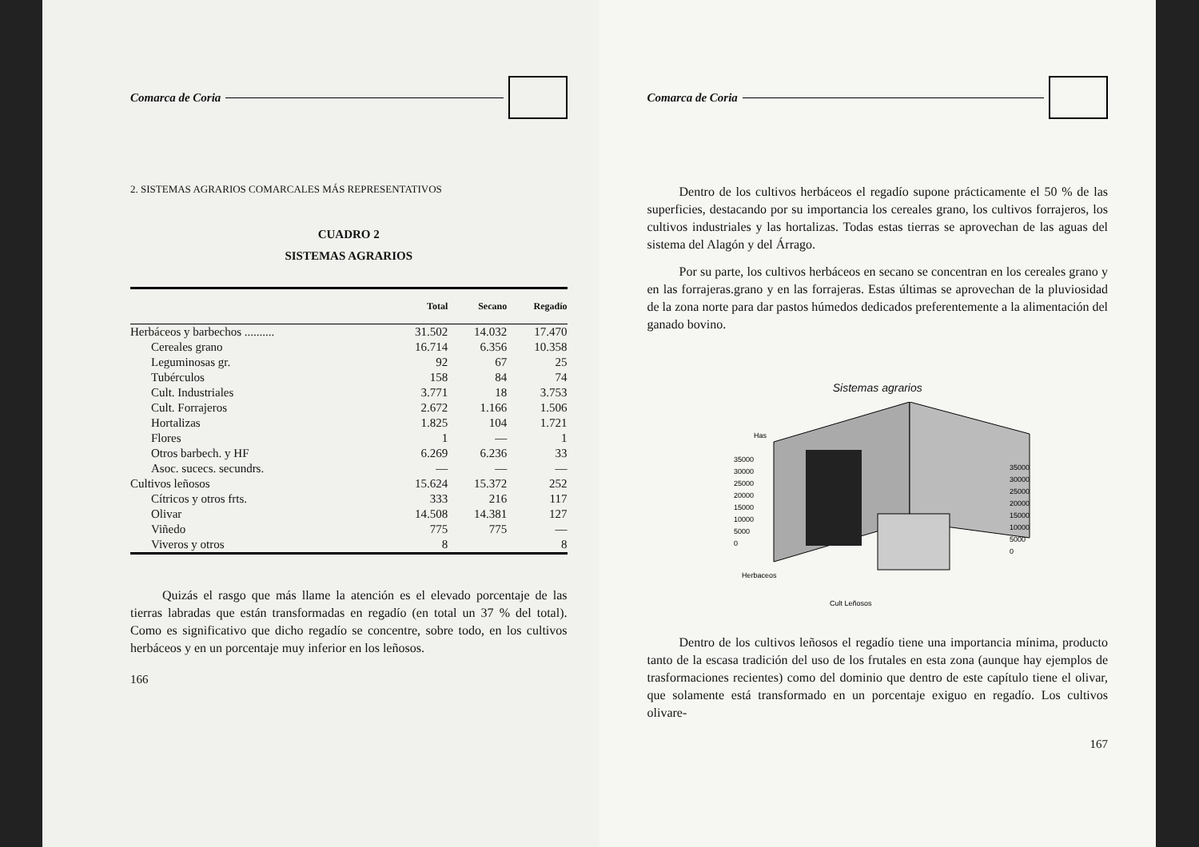Comarca de Coria
2. SISTEMAS AGRARIOS COMARCALES MÁS REPRESENTATIVOS
CUADRO 2
SISTEMAS AGRARIOS
| | Total | Secano | Regadío |
| --- | --- | --- | --- |
| Herbáceos y barbechos .......... | 31.502 | 14.032 | 17.470 |
| Cereales grano | 16.714 | 6.356 | 10.358 |
| Leguminosas gr. | 92 | 67 | 25 |
| Tubérculos | 158 | 84 | 74 |
| Cult. Industriales | 3.771 | 18 | 3.753 |
| Cult. Forrajeros | 2.672 | 1.166 | 1.506 |
| Hortalizas | 1.825 | 104 | 1.721 |
| Flores | 1 | — | 1 |
| Otros barbech. y HF | 6.269 | 6.236 | 33 |
| Asoc. sucecs. secundrs. | — | — | — |
| Cultivos leñosos | 15.624 | 15.372 | 252 |
| Cítricos y otros frts. | 333 | 216 | 117 |
| Olivar | 14.508 | 14.381 | 127 |
| Viñedo | 775 | 775 | — |
| Viveros y otros | 8 | | 8 |
Quizás el rasgo que más llame la atención es el elevado porcentaje de las tierras labradas que están transformadas en regadío (en total un 37 % del total). Como es significativo que dicho regadío se concentre, sobre todo, en los cultivos herbáceos y en un porcentaje muy inferior en los leñosos.
166
Comarca de Coria
Dentro de los cultivos herbáceos el regadío supone prácticamente el 50 % de las superficies, destacando por su importancia los cereales grano, los cultivos forrajeros, los cultivos industriales y las hortalizas. Todas estas tierras se aprovechan de las aguas del sistema del Alagón y del Árrago.
Por su parte, los cultivos herbáceos en secano se concentran en los cereales grano y en las forrajeras.grano y en las forrajeras. Estas últimas se aprovechan de la pluviosidad de la zona norte para dar pastos húmedos dedicados preferentemente a la alimentación del ganado bovino.
Sistemas agrarios
Has
35000
30000
25000
20000
15000
10000
5000
0
35000
30000
25000
20000
15000
10000
5000
0
Herbaceos
Cult Leñosos
Dentro de los cultivos leñosos el regadío tiene una importancia mínima, producto tanto de la escasa tradición del uso de los frutales en esta zona (aunque hay ejemplos de trasformaciones recientes) como del dominio que dentro de este capítulo tiene el olivar, que solamente está transformado en un porcentaje exiguo en regadío. Los cultivos olivare-
167